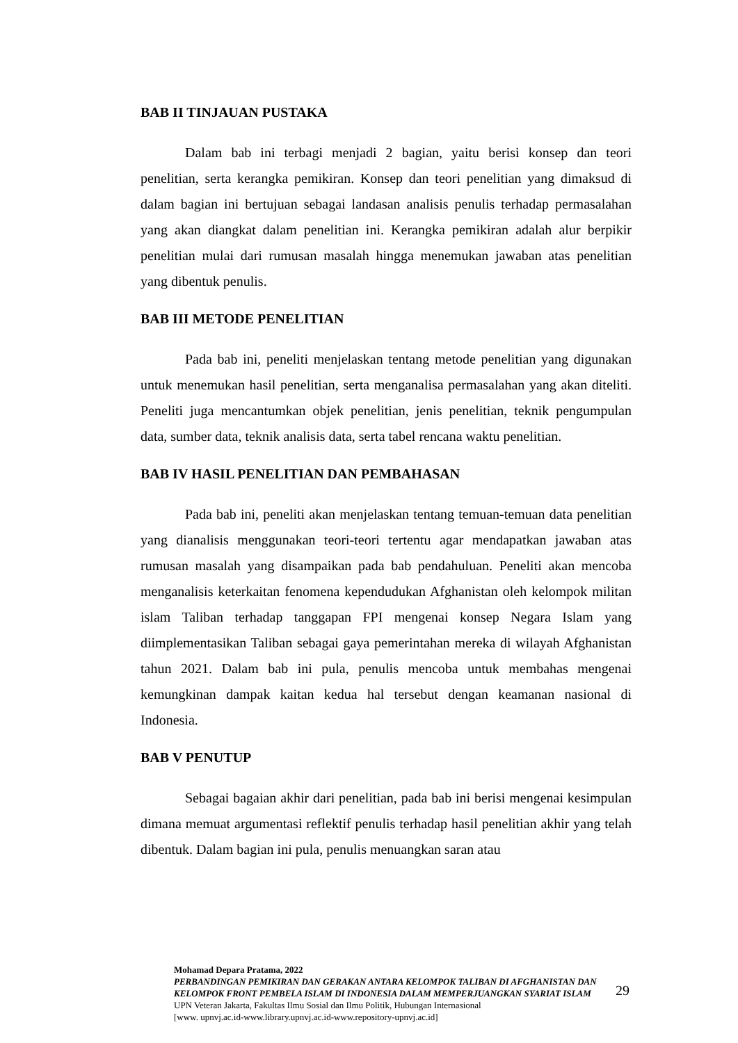BAB II TINJAUAN PUSTAKA
Dalam bab ini terbagi menjadi 2 bagian, yaitu berisi konsep dan teori penelitian, serta kerangka pemikiran. Konsep dan teori penelitian yang dimaksud di dalam bagian ini bertujuan sebagai landasan analisis penulis terhadap permasalahan yang akan diangkat dalam penelitian ini. Kerangka pemikiran adalah alur berpikir penelitian mulai dari rumusan masalah hingga menemukan jawaban atas penelitian yang dibentuk penulis.
BAB III METODE PENELITIAN
Pada bab ini, peneliti menjelaskan tentang metode penelitian yang digunakan untuk menemukan hasil penelitian, serta menganalisa permasalahan yang akan diteliti. Peneliti juga mencantumkan objek penelitian, jenis penelitian, teknik pengumpulan data, sumber data, teknik analisis data, serta tabel rencana waktu penelitian.
BAB IV HASIL PENELITIAN DAN PEMBAHASAN
Pada bab ini, peneliti akan menjelaskan tentang temuan-temuan data penelitian yang dianalisis menggunakan teori-teori tertentu agar mendapatkan jawaban atas rumusan masalah yang disampaikan pada bab pendahuluan. Peneliti akan mencoba menganalisis keterkaitan fenomena kependudukan Afghanistan oleh kelompok militan islam Taliban terhadap tanggapan FPI mengenai konsep Negara Islam yang diimplementasikan Taliban sebagai gaya pemerintahan mereka di wilayah Afghanistan tahun 2021. Dalam bab ini pula, penulis mencoba untuk membahas mengenai kemungkinan dampak kaitan kedua hal tersebut dengan keamanan nasional di Indonesia.
BAB V PENUTUP
Sebagai bagaian akhir dari penelitian, pada bab ini berisi mengenai kesimpulan dimana memuat argumentasi reflektif penulis terhadap hasil penelitian akhir yang telah dibentuk. Dalam bagian ini pula, penulis menuangkan saran atau
Mohamad Depara Pratama, 2022
PERBANDINGAN PEMIKIRAN DAN GERAKAN ANTARA KELOMPOK TALIBAN DI AFGHANISTAN DAN KELOMPOK FRONT PEMBELA ISLAM DI INDONESIA DALAM MEMPERJUANGKAN SYARIAT ISLAM
UPN Veteran Jakarta, Fakultas Ilmu Sosial dan Ilmu Politik, Hubungan Internasional
[www. upnvj.ac.id-www.library.upnvj.ac.id-www.repository-upnvj.ac.id]
29